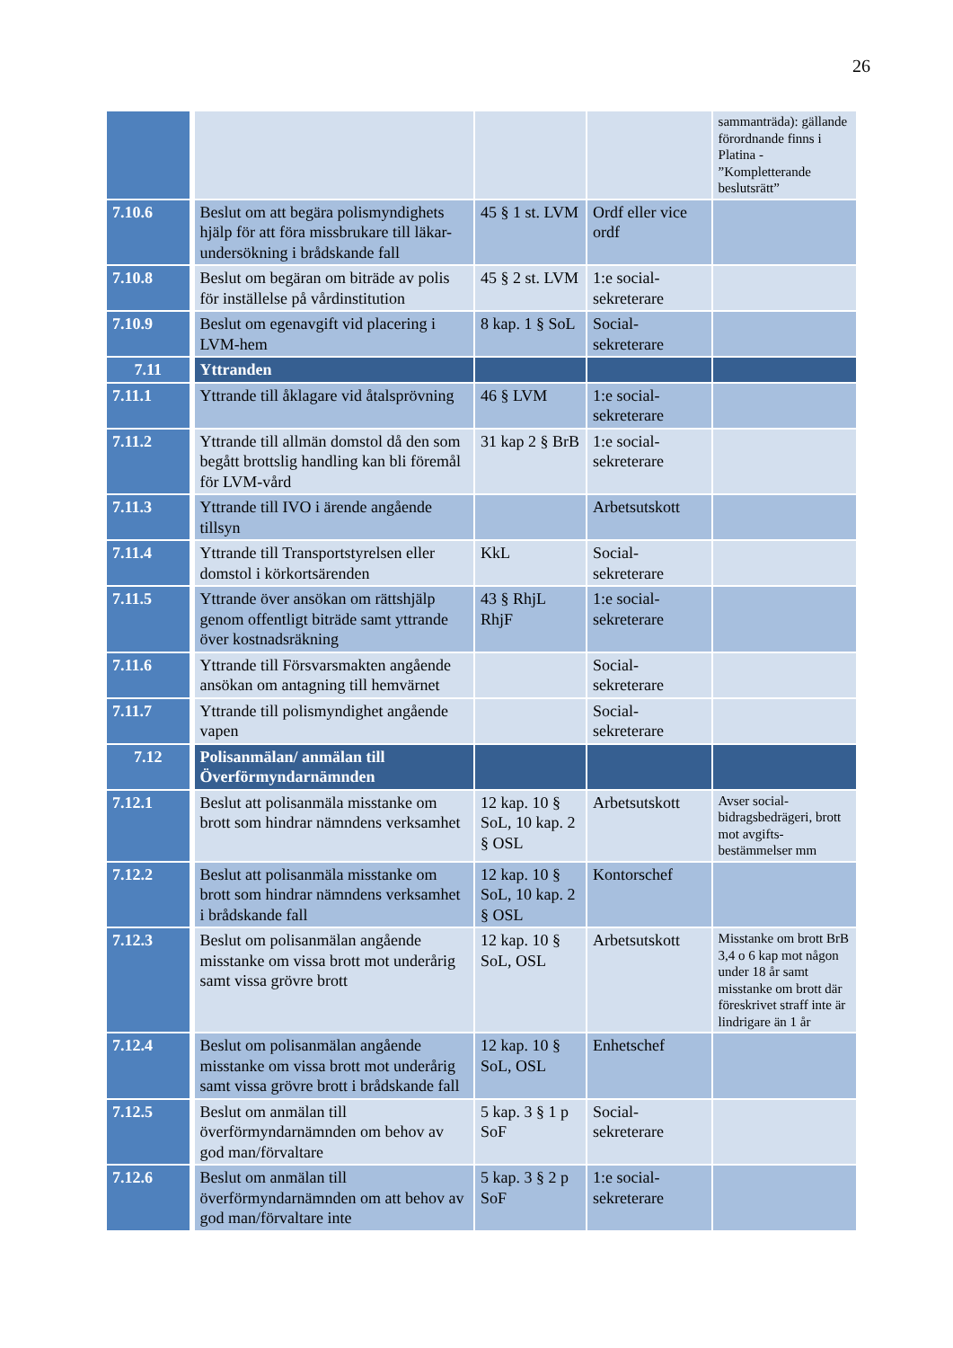26
| | | | | sammanträda): gällande förordnande finns i Platina - ”Kompletterande beslutsrätt” |
| 7.10.6 | Beslut om att begära polismyndighets hjälp för att föra missbrukare till läkar-undersökning i brådskande fall | 45 § 1 st. LVM | Ordf eller vice ordf | |
| 7.10.8 | Beslut om begäran om biträde av polis för inställelse på vårdinstitution | 45 § 2 st. LVM | 1:e social-sekreterare | |
| 7.10.9 | Beslut om egenavgift vid placering i LVM-hem | 8 kap. 1 § SoL | Social-sekreterare | |
| 7.11 | Yttranden | | | |
| 7.11.1 | Yttrande till åklagare vid åtalsprövning | 46 § LVM | 1:e social-sekreterare | |
| 7.11.2 | Yttrande till allmän domstol då den som begått brottslig handling kan bli föremål för LVM-vård | 31 kap 2 § BrB | 1:e social-sekreterare | |
| 7.11.3 | Yttrande till IVO i ärende angående tillsyn | | Arbetsutskott | |
| 7.11.4 | Yttrande till Transportstyrelsen eller domstol i körkortsärenden | KkL | Social-sekreterare | |
| 7.11.5 | Yttrande över ansökan om rättshjälp genom offentligt biträde samt yttrande över kostnadsräkning | 43 § RhjL RhjF | 1:e social-sekreterare | |
| 7.11.6 | Yttrande till Försvarsmakten angående ansökan om antagning till hemvärnet | | Social-sekreterare | |
| 7.11.7 | Yttrande till polismyndighet angående vapen | | Social-sekreterare | |
| 7.12 | Polisanmälan/ anmälan till Överförmyndarnämnden | | | |
| 7.12.1 | Beslut att polisanmäla misstanke om brott som hindrar nämndens verksamhet | 12 kap. 10 § SoL, 10 kap. 2 § OSL | Arbetsutskott | Avser social-bidragsbedrägeri, brott mot avgifts-bestämmelser mm |
| 7.12.2 | Beslut att polisanmäla misstanke om brott som hindrar nämndens verksamhet i brådskande fall | 12 kap. 10 § SoL, 10 kap. 2 § OSL | Kontorschef | |
| 7.12.3 | Beslut om polisanmälan angående misstanke om vissa brott mot underårig samt vissa grövre brott | 12 kap. 10 § SoL, OSL | Arbetsutskott | Misstanke om brott BrB 3,4 o 6 kap mot någon under 18 år samt misstanke om brott där föreskrivet straff inte är lindrigare än 1 år |
| 7.12.4 | Beslut om polisanmälan angående misstanke om vissa brott mot underårig samt vissa grövre brott i brådskande fall | 12 kap. 10 § SoL, OSL | Enhetschef | |
| 7.12.5 | Beslut om anmälan till överförmyndarnämnden om behov av god man/förvaltare | 5 kap. 3 § 1 p SoF | Social-sekreterare | |
| 7.12.6 | Beslut om anmälan till överförmyndarnämnden om att behov av god man/förvaltare inte | 5 kap. 3 § 2 p SoF | 1:e social-sekreterare | |